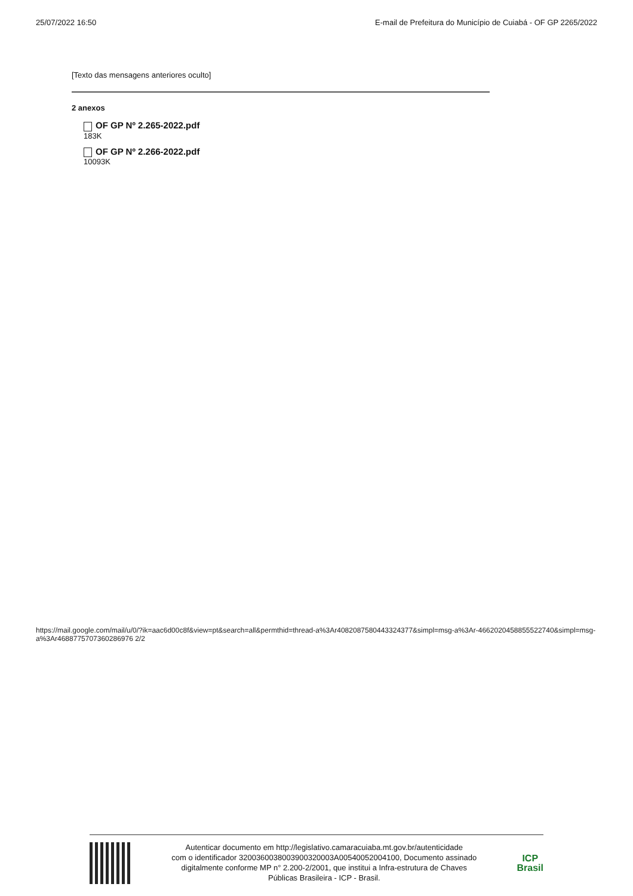25/07/2022 16:50 E-mail de Prefeitura do Município de Cuiabá - OF GP 2265/2022
[Texto das mensagens anteriores oculto]
2 anexos
OF GP Nº 2.265-2022.pdf
183K
OF GP Nº 2.266-2022.pdf
10093K
https://mail.google.com/mail/u/0/?ik=aac6d00c8f&view=pt&search=all&permthid=thread-a%3Ar4082087580443324377&simpl=msg-a%3Ar-4662020458855522740&simpl=msg-a%3Ar4688775707360286976 2/2
Autenticar documento em http://legislativo.camaracuiaba.mt.gov.br/autenticidade
com o identificador 3200360038003900320003A00540052004100, Documento assinado
digitalmente conforme MP n° 2.200-2/2001, que institui a Infra-estrutura de Chaves
Públicas Brasileira - ICP - Brasil.
ICP
Brasil